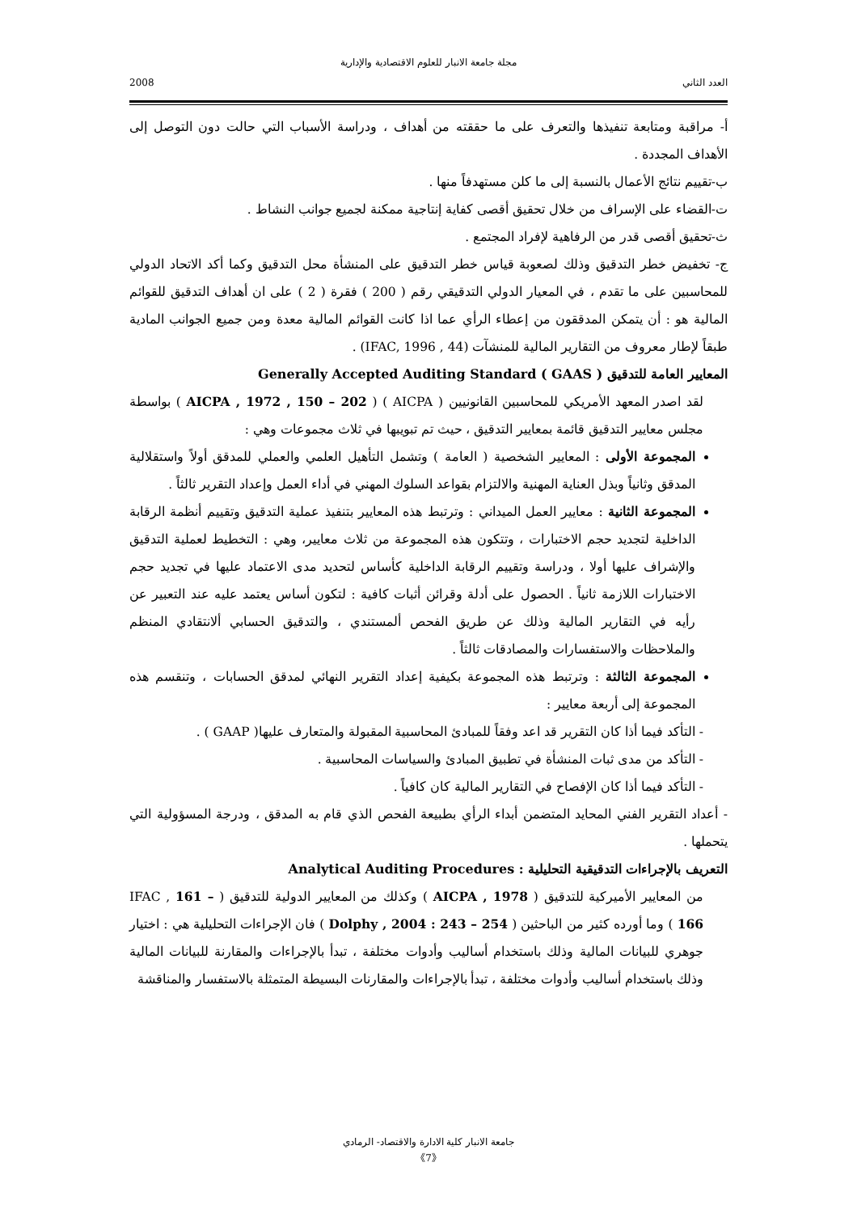مجلة جامعة الانبار للعلوم الاقتصادية والإدارية
العدد الثاني 2008
أ- مراقبة ومتابعة تنفيذها والتعرف على ما حققته من أهداف ، ودراسة الأسباب التي حالت دون التوصل إلى الأهداف المجددة .
ب-تقييم نتائج الأعمال بالنسبة إلى ما كلن مستهدفاً منها .
ت-القضاء على الإسراف من خلال تحقيق أقصى كفاية إنتاجية ممكنة لجميع جوانب النشاط .
ث-تحقيق أقصى قدر من الرفاهية لإفراد المجتمع .
ج- تخفيض خطر التدقيق وذلك لصعوبة قياس خطر التدقيق على المنشأة محل التدقيق وكما أكد الاتحاد الدولي للمحاسبين على ما تقدم ، في المعيار الدولي التدقيقي رقم ( 200 ) فقرة ( 2 ) على ان أهداف التدقيق للقوائم المالية هو : أن يتمكن المدققون من إعطاء الرأي عما اذا كانت القوائم المالية معدة ومن جميع الجوانب المادية طبقاً لإطار معروف من التقارير المالية للمنشآت (IFAC, 1996 , 44) .
المعايير العامة للتدقيق ( Generally Accepted Auditing Standard ( GAAS
لقد اصدر المعهد الأمريكي للمحاسبين القانونيين ( AICPA ) ( AICPA , 1972 , 150 – 202 ) بواسطة مجلس معايير التدقيق قائمة بمعايير التدقيق ، حيث تم تبويبها في ثلاث مجموعات وهي :
المجموعة الأولى : المعايير الشخصية ( العامة ) وتشمل التأهيل العلمي والعملي للمدقق أولاً واستقلالية المدقق وثانياً وبذل العناية المهنية والالتزام بقواعد السلوك المهني في أداء العمل وإعداد التقرير ثالثاً .
المجموعة الثانية : معايير العمل الميداني : وترتبط هذه المعايير بتنفيذ عملية التدقيق وتقييم أنظمة الرقابة الداخلية لتجديد حجم الاختبارات ، وتتكون هذه المجموعة من ثلاث معايير، وهي : التخطيط لعملية التدقيق والإشراف عليها أولا ، ودراسة وتقييم الرقابة الداخلية كأساس لتحديد مدى الاعتماد عليها في تجديد حجم الاختبارات اللازمة ثانياً . الحصول على أدلة وقرائن أثبات كافية : لتكون أساس يعتمد عليه عند التعبير عن رأيه في التقارير المالية وذلك عن طريق الفحص ألمستندي ، والتدقيق الحسابي ألانتقادي المنظم والملاحظات والاستفسارات والمصادقات ثالثاً .
المجموعة الثالثة : وترتبط هذه المجموعة بكيفية إعداد التقرير النهائي لمدقق الحسابات ، وتنقسم هذه المجموعة إلى أربعة معايير :
- التأكد فيما أذا كان التقرير قد اعد وفقاً للمبادئ المحاسبية المقبولة والمتعارف عليها( GAAP ) .
- التأكد من مدى ثبات المنشأة في تطبيق المبادئ والسياسات المحاسبية .
- التأكد فيما أذا كان الإفصاح في التقارير المالية كان كافياً .
- أعداد التقرير الفني المحايد المتضمن أبداء الرأي بطبيعة الفحص الذي قام به المدقق ، ودرجة المسؤولية التي يتحملها .
التعريف بالإجراءات التدقيقية التحليلية : Analytical Auditing Procedures
من المعايير الأميركية للتدقيق ( AICPA , 1978 ) وكذلك من المعايير الدولية للتدقيق ( IFAC , 161 – 166 ) وما أورده كثير من الباحثين ( Dolphy , 2004 : 243 – 254 ) فان الإجراءات التحليلية هي : اختيار جوهري للبيانات المالية وذلك باستخدام أساليب وأدوات مختلفة ، تبدأ بالإجراءات والمقارنة للبيانات المالية وذلك باستخدام أساليب وأدوات مختلفة ، تبدأ بالإجراءات والمقارنات البسيطة المتمثلة بالاستفسار والمناقشة
جامعة الانبار كلية الادارة والاقتصاد- الرمادي
《7》